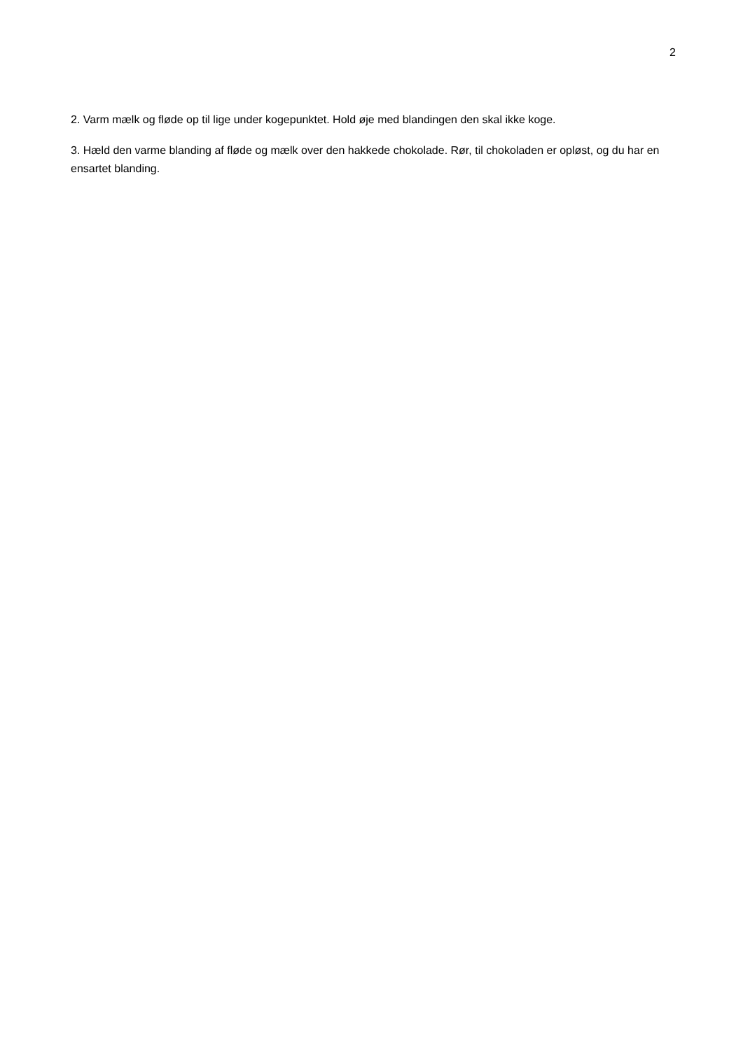2
2. Varm mælk og fløde op til lige under kogepunktet. Hold øje med blandingen den skal ikke koge.
3. Hæld den varme blanding af fløde og mælk over den hakkede chokolade. Rør, til chokoladen er opløst, og du har en ensartet blanding.